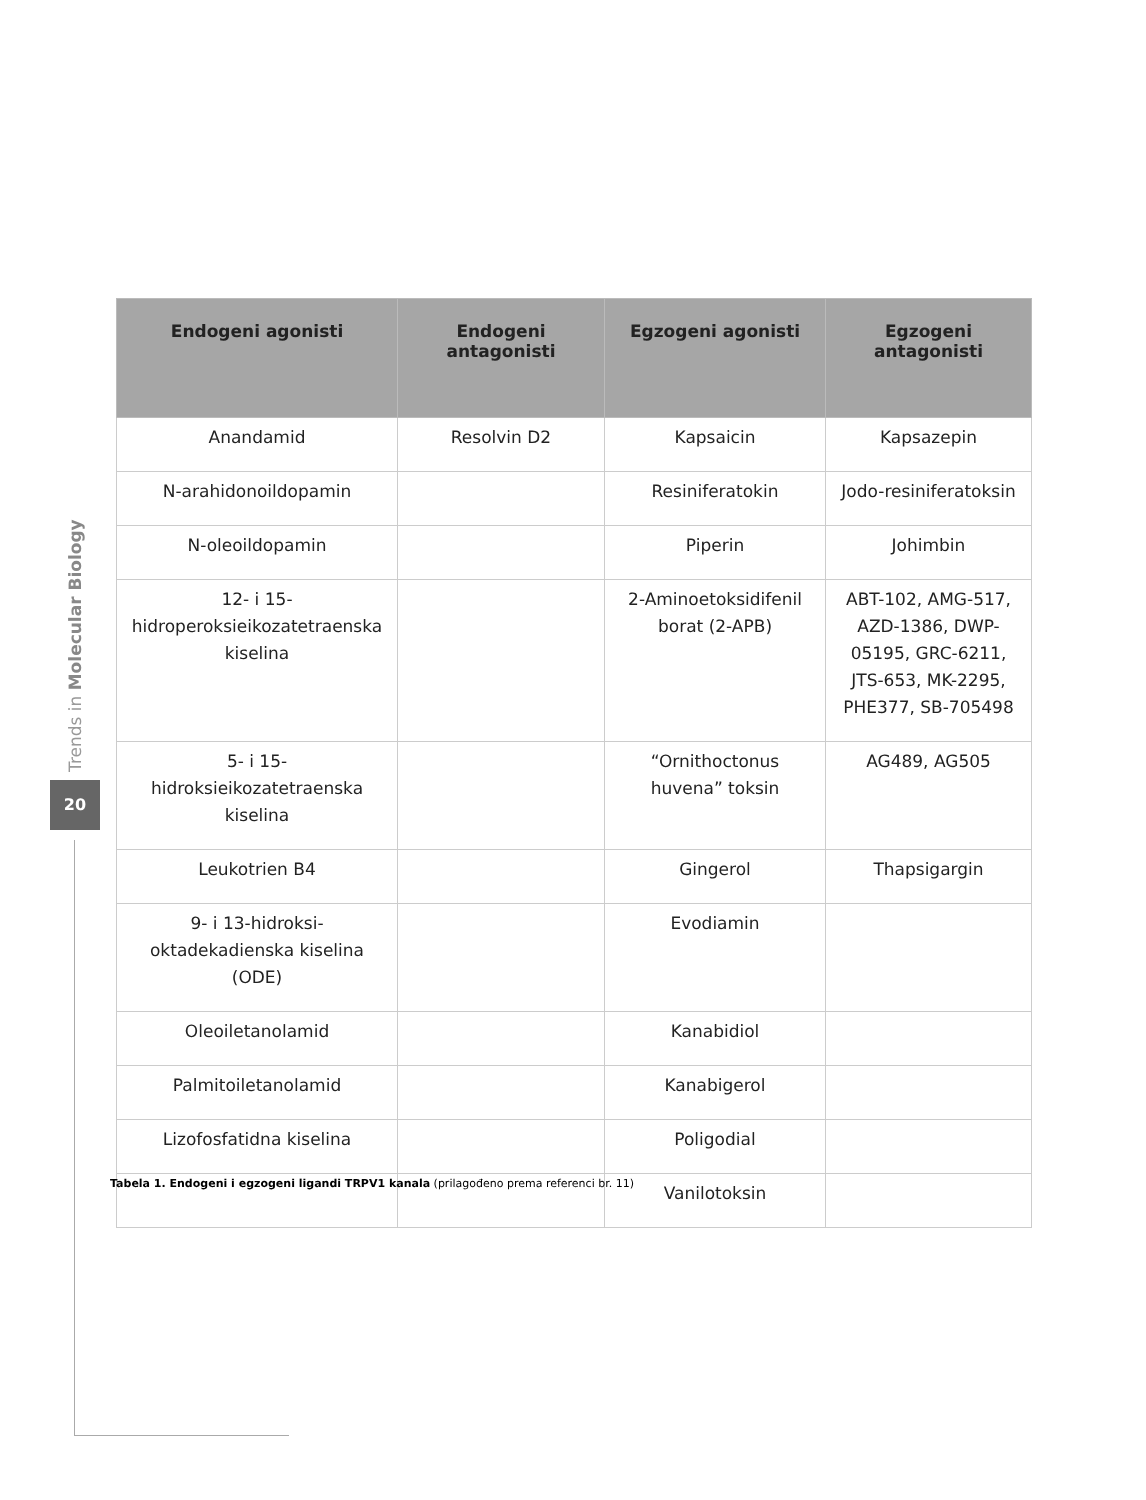Trends in Molecular Biology
20
| Endogeni agonisti | Endogeni antagonisti | Egzogeni agonisti | Egzogeni antagonisti |
| --- | --- | --- | --- |
| Anandamid | Resolvin D2 | Kapsaicin | Kapsazepin |
| N-arahidonoildopamin | | Resiniferatokin | Jodo-resiniferatoksin |
| N-oleoildopamin | | Piperin | Johimbin |
| 12- i 15- hidroperoksieikozatetraenska kiselina | | 2-Aminoetoksidifenil borat (2-APB) | ABT-102, AMG-517, AZD-1386, DWP- 05195, GRC-6211, JTS-653, MK-2295, PHE377, SB-705498 |
| 5- i 15- hidroksieikozatetraenska kiselina | | “Ornithoctonus huvena” toksin | AG489, AG505 |
| Leukotrien B4 | | Gingerol | Thapsigargin |
| 9- i 13-hidroksi- oktadekadienska kiselina (ODE) | | Evodiamin | |
| Oleoiletanolamid | | Kanabidiol | |
| Palmitoiletanolamid | | Kanabigerol | |
| Lizofosfatidna kiselina | | Poligodial | |
| | | Vanilotoksin | |
Tabela 1. Endogeni i egzogeni ligandi TRPV1 kanala (prilagođeno prema referenci br. 11)